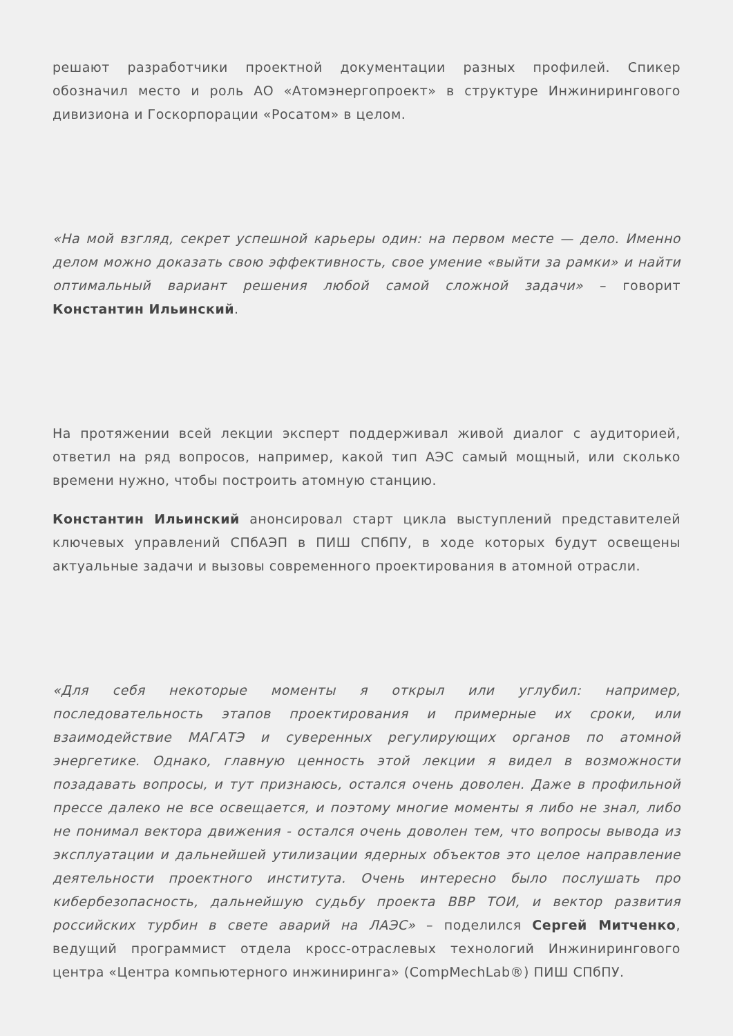решают разработчики проектной документации разных профилей. Спикер обозначил место и роль АО «Атомэнергопроект» в структуре Инжинирингового дивизиона и Госкорпорации «Росатом» в целом.
«На мой взгляд, секрет успешной карьеры один: на первом месте — дело. Именно делом можно доказать свою эффективность, свое умение «выйти за рамки» и найти оптимальный вариант решения любой самой сложной задачи» – говорит Константин Ильинский.
На протяжении всей лекции эксперт поддерживал живой диалог с аудиторией, ответил на ряд вопросов, например, какой тип АЭС самый мощный, или сколько времени нужно, чтобы построить атомную станцию.
Константин Ильинский анонсировал старт цикла выступлений представителей ключевых управлений СПбАЭП в ПИШ СПбПУ, в ходе которых будут освещены актуальные задачи и вызовы современного проектирования в атомной отрасли.
«Для себя некоторые моменты я открыл или углубил: например, последовательность этапов проектирования и примерные их сроки, или взаимодействие МАГАТЭ и суверенных регулирующих органов по атомной энергетике. Однако, главную ценность этой лекции я видел в возможности позадавать вопросы, и тут признаюсь, остался очень доволен. Даже в профильной прессе далеко не все освещается, и поэтому многие моменты я либо не знал, либо не понимал вектора движения - остался очень доволен тем, что вопросы вывода из эксплуатации и дальнейшей утилизации ядерных объектов это целое направление деятельности проектного института. Очень интересно было послушать про кибербезопасность, дальнейшую судьбу проекта ВВР ТОИ, и вектор развития российских турбин в свете аварий на ЛАЭС» – поделился Сергей Митченко, ведущий программист отдела кросс-отраслевых технологий Инжинирингового центра «Центра компьютерного инжиниринга» (CompMechLab®) ПИШ СПбПУ.